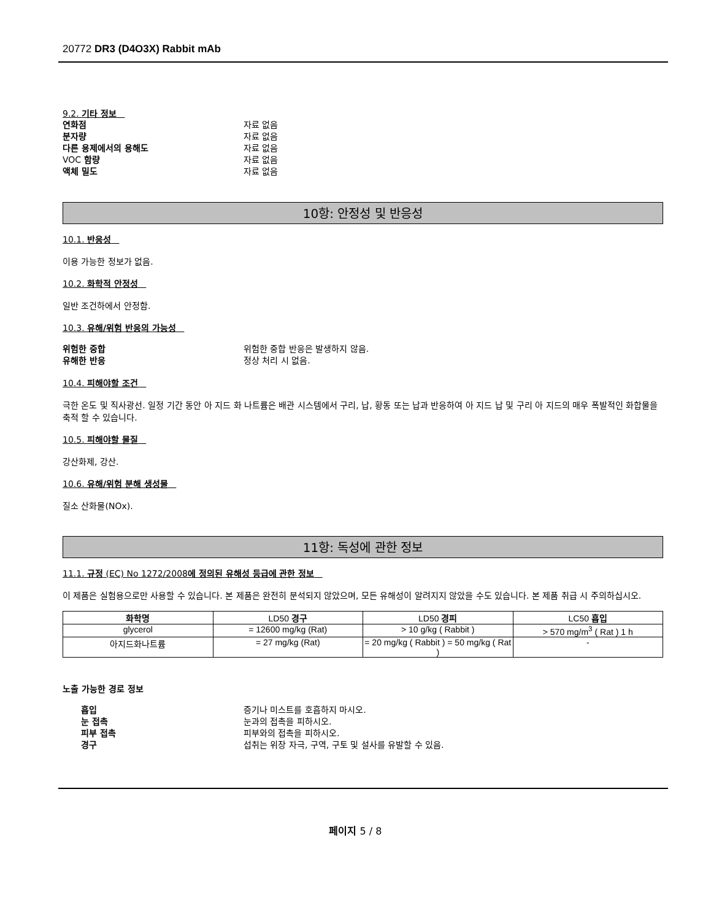20772 DR3 (D4O3X) Rabbit mAb
9.2. 기타 정보
연화점 자료 없음
분자량 자료 없음
다른 용제에서의 용해도 자료 없음
VOC 함량 자료 없음
액체 밀도 자료 없음
10항: 안정성 및 반응성
10.1. 반응성
이용 가능한 정보가 없음.
10.2. 화학적 안정성
일반 조건하에서 안정함.
10.3. 유해/위험 반응의 가능성
위험한 중합 위험한 중합 반응은 발생하지 않음.
유해한 반응 정상 처리 시 없음.
10.4. 피해야할 조건
극한 온도 및 직사광선. 일정 기간 동안 아 지드 화 나트륨은 배관 시스템에서 구리, 납, 황동 또는 납과 반응하여 아 지드 납 및 구리 아 지드의 매우 폭발적인 화합물을 축적 할 수 있습니다.
10.5. 피해야할 물질
강산화제, 강산.
10.6. 유해/위험 분해 생성물
질소 산화물(NOx).
11항: 독성에 관한 정보
11.1. 규정 (EC) No 1272/2008에 정의된 유해성 등급에 관한 정보
이 제품은 실험용으로만 사용할 수 있습니다. 본 제품은 완전히 분석되지 않았으며, 모든 유해성이 알려지지 않았을 수도 있습니다. 본 제품 취급 시 주의하십시오.
| 화학명 | LD50 경구 | LD50 경피 | LC50 흡입 |
| --- | --- | --- | --- |
| glycerol | = 12600 mg/kg (Rat) | > 10 g/kg ( Rabbit ) | > 570 mg/m<sup>3</sup> ( Rat ) 1 h |
| 아지드화나트륨 | = 27 mg/kg (Rat) | = 20 mg/kg ( Rabbit ) = 50 mg/kg ( Rat ) | - |
노출 가능한 경로 정보
흡입 증기나 미스트를 호흡하지 마시오.
눈 접촉 눈과의 접촉을 피하시오.
피부 접촉 피부와의 접촉을 피하시오.
경구 섭취는 위장 자극, 구역, 구토 및 설사를 유발할 수 있음.
페이지 5 / 8